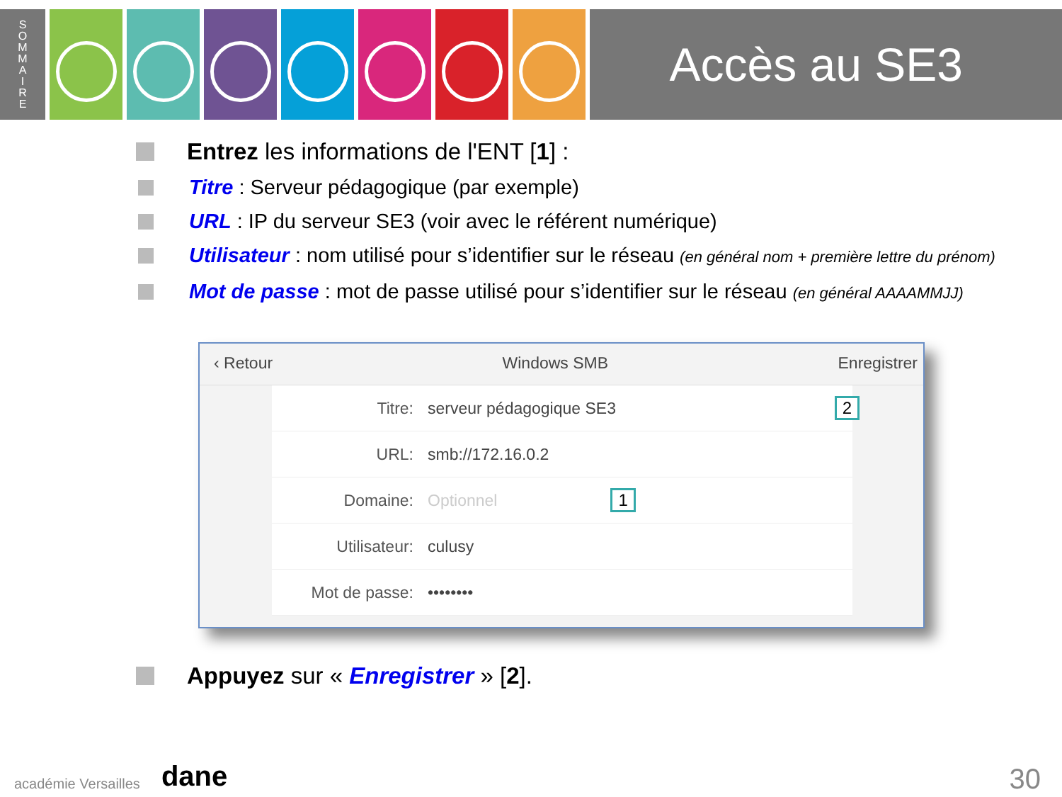S
O
M
M
A
I
R
E
Accès au SE3
Entrez les informations de l'ENT [1] :
Titre : Serveur pédagogique (par exemple)
URL : IP du serveur SE3 (voir avec le référent numérique)
Utilisateur : nom utilisé pour s’identifier sur le réseau (en général nom + première lettre du prénom)
Mot de passe : mot de passe utilisé pour s’identifier sur le réseau (en général AAAAMMJJ)
‹ Retour Windows SMB Enregistrer
Titre: serveur pédagogique SE3 2
URL: smb://172.16.0.2
Domaine: Optionnel 1
Utilisateur: culusy
Mot de passe: ••••••••
Appuyez sur « Enregistrer » [2].
académie Versailles dane 30